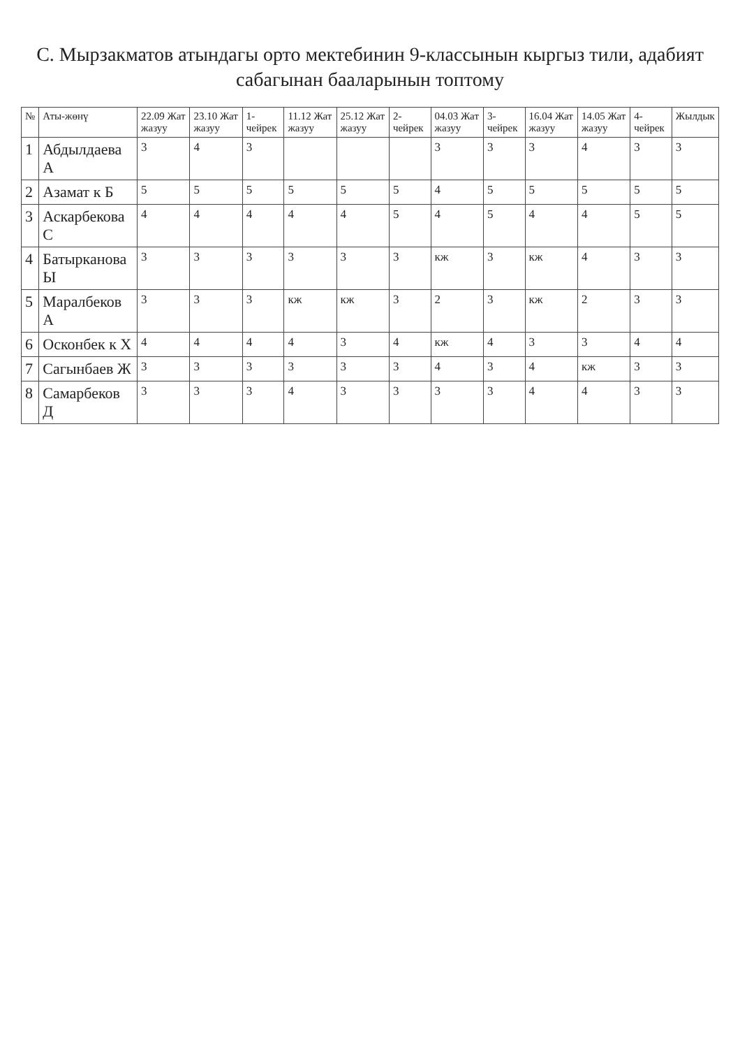С. Мырзакматов атындагы орто мектебинин 9-классынын кыргыз тили, адабият сабагынан бааларынын топтому
| № | Аты-жөнү | 22.09 Жат жазуу | 23.10 Жат жазуу | 1-чейрек | 11.12 Жат жазуу | 25.12 Жат жазуу | 2-чейрек | 04.03 Жат жазуу | 3-чейрек | 16.04 Жат жазуу | 14.05 Жат жазуу | 4-чейрек | Жылдык |
| --- | --- | --- | --- | --- | --- | --- | --- | --- | --- | --- | --- | --- | --- |
| 1 | Абдылдаева А | 3 | 4 | 3 | | | | 3 | 3 | 3 | 4 | 3 | 3 |
| 2 | Азамат к Б | 5 | 5 | 5 | 5 | 5 | 5 | 4 | 5 | 5 | 5 | 5 | 5 |
| 3 | Аскарбекова С | 4 | 4 | 4 | 4 | 4 | 5 | 4 | 5 | 4 | 4 | 5 | 5 |
| 4 | Батырканова Ы | 3 | 3 | 3 | 3 | 3 | 3 | кж | 3 | кж | 4 | 3 | 3 |
| 5 | Маралбеков А | 3 | 3 | 3 | кж | кж | 3 | 2 | 3 | кж | 2 | 3 | 3 |
| 6 | Осконбек к Х | 4 | 4 | 4 | 4 | 3 | 4 | кж | 4 | 3 | 3 | 4 | 4 |
| 7 | Сагынбаев Ж | 3 | 3 | 3 | 3 | 3 | 3 | 4 | 3 | 4 | кж | 3 | 3 |
| 8 | Самарбеков Д | 3 | 3 | 3 | 4 | 3 | 3 | 3 | 3 | 4 | 4 | 3 | 3 |